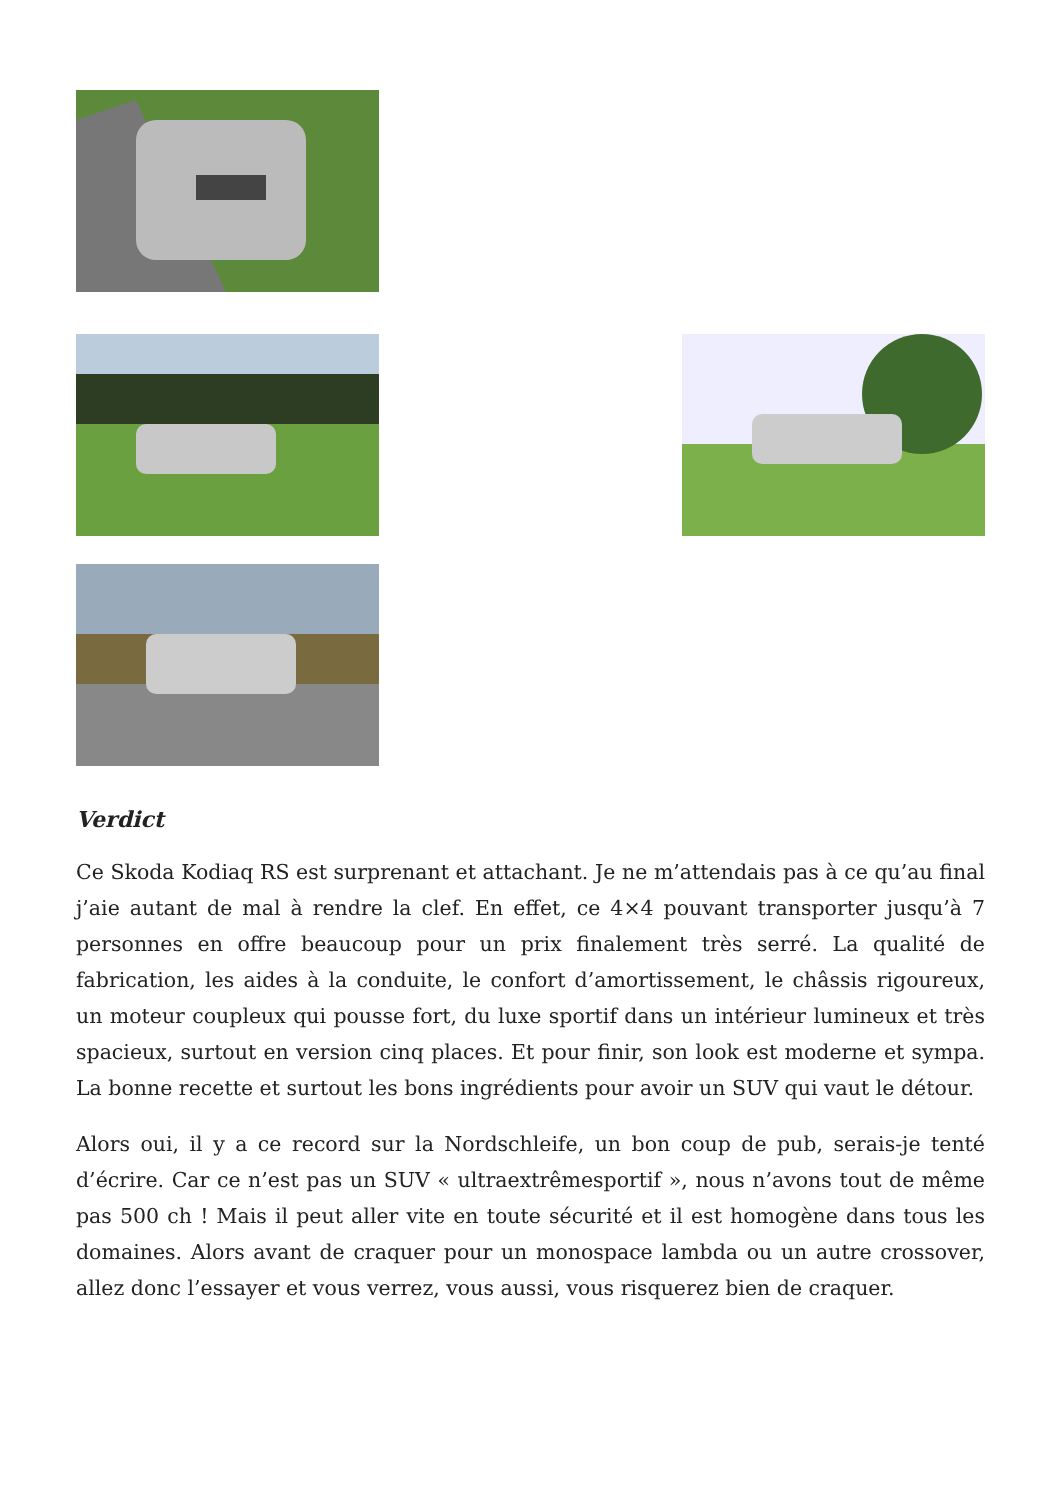Verdict
Ce Skoda Kodiaq RS est surprenant et attachant. Je ne m’attendais pas à ce qu’au final j’aie autant de mal à rendre la clef. En effet, ce 4×4 pouvant transporter jusqu’à 7 personnes en offre beaucoup pour un prix finalement très serré. La qualité de fabrication, les aides à la conduite, le confort d’amortissement, le châssis rigoureux, un moteur coupleux qui pousse fort, du luxe sportif dans un intérieur lumineux et très spacieux, surtout en version cinq places. Et pour finir, son look est moderne et sympa. La bonne recette et surtout les bons ingrédients pour avoir un SUV qui vaut le détour.
Alors oui, il y a ce record sur la Nordschleife, un bon coup de pub, serais-je tenté d’écrire. Car ce n’est pas un SUV « ultraextrêmesportif », nous n’avons tout de même pas 500 ch ! Mais il peut aller vite en toute sécurité et il est homogène dans tous les domaines. Alors avant de craquer pour un monospace lambda ou un autre crossover, allez donc l’essayer et vous verrez, vous aussi, vous risquerez bien de craquer.